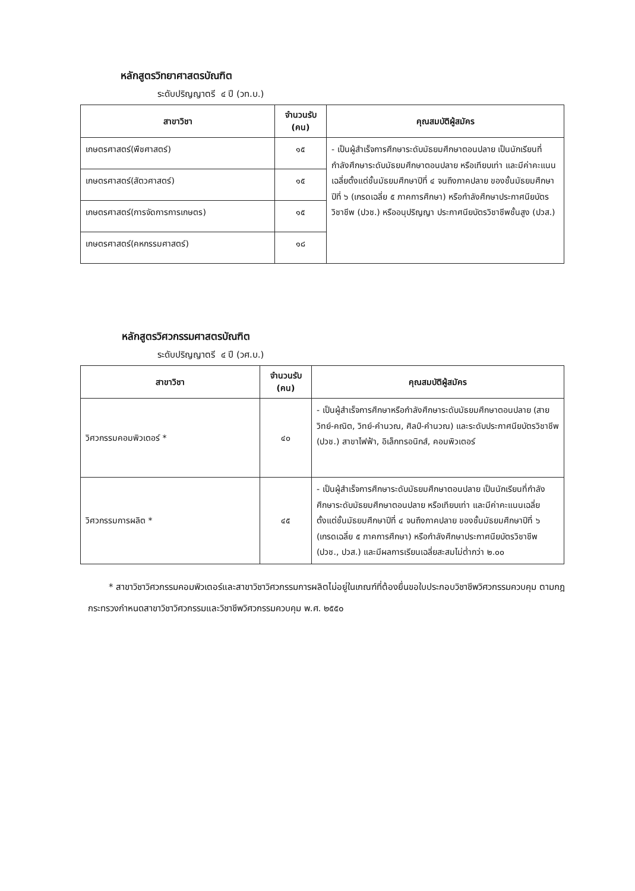หลักสูตรวิทยาศาสตรบัณฑิต
ระดับปริญญาตรี ๔ ปี (วท.บ.)
| สาขาวิชา | จำนวนรับ (คน) | คุณสมบัติผู้สมัคร |
| --- | --- | --- |
| เกษตรศาสตร์(พืชศาสตร์) | ๑๕ | - เป็นผู้สำเร็จการศึกษาระดับมัธยมศึกษาตอนปลาย เป็นนักเรียนที่กำลังศึกษาระดับมัธยมศึกษาตอนปลาย หรือเทียบเท่า และมีค่าคะแนนเฉลี่ยตั้งแต่ชั้นมัธยมศึกษาปีที่ ๔ จนถึงภาคปลาย ของชั้นมัธยมศึกษาปีที่ ๖ (เกรดเฉลี่ย ๕ ภาคการศึกษา) หรือกำลังศึกษาประกาศนียบัตรวิชาชีพ (ปวช.) หรืออนุปริญญา ประกาศนียบัตรวิชาชีพชั้นสูง (ปวส.) |
| เกษตรศาสตร์(สัตวศาสตร์) | ๑๕ | |
| เกษตรศาสตร์(การจัดการการเกษตร) | ๑๕ | |
| เกษตรศาสตร์(คหกรรมศาสตร์) | ๑๘ | |
หลักสูตรวิศวกรรมศาสตรบัณฑิต
ระดับปริญญาตรี ๔ ปี (วศ.บ.)
| สาขาวิชา | จำนวนรับ (คน) | คุณสมบัติผู้สมัคร |
| --- | --- | --- |
| วิศวกรรมคอมพิวเตอร์ * | ๔๐ | - เป็นผู้สำเร็จการศึกษาหรือกำลังศึกษาระดับมัธยมศึกษาตอนปลาย (สายวิทย์-คณิต, วิทย์-คำนวณ, ศิลป์-คำนวณ) และระดับประกาศนียบัตรวิชาชีพ (ปวช.) สาขาไฟฟ้า, อิเล็กทรอนิกส์, คอมพิวเตอร์ |
| วิศวกรรมการผลิต * | ๔๕ | - เป็นผู้สำเร็จการศึกษาระดับมัธยมศึกษาตอนปลาย เป็นนักเรียนที่กำลังศึกษาระดับมัธยมศึกษาตอนปลาย หรือเทียบเท่า และมีค่าคะแนนเฉลี่ยตั้งแต่ชั้นมัธยมศึกษาปีที่ ๔ จนถึงภาคปลาย ของชั้นมัธยมศึกษาปีที่ ๖ (เกรดเฉลี่ย ๕ ภาคการศึกษา) หรือกำลังศึกษาประกาศนียบัตรวิชาชีพ (ปวช., ปวส.) และมีผลการเรียนเฉลี่ยสะสมไม่ต่ำกว่า ๒.๐๐ |
* สาขาวิชาวิศวกรรมคอมพิวเตอร์และสาขาวิชาวิศวกรรมการผลิตไม่อยู่ในเกณฑ์ที่ต้องยื่นขอใบประกอบวิชาชีพวิศวกรรมควบคุม ตามกฎกระทรวงกำหนดสาขาวิชาวิศวกรรมและวิชาชีพวิศวกรรมควบคุม พ.ศ. ๒๕๕๐